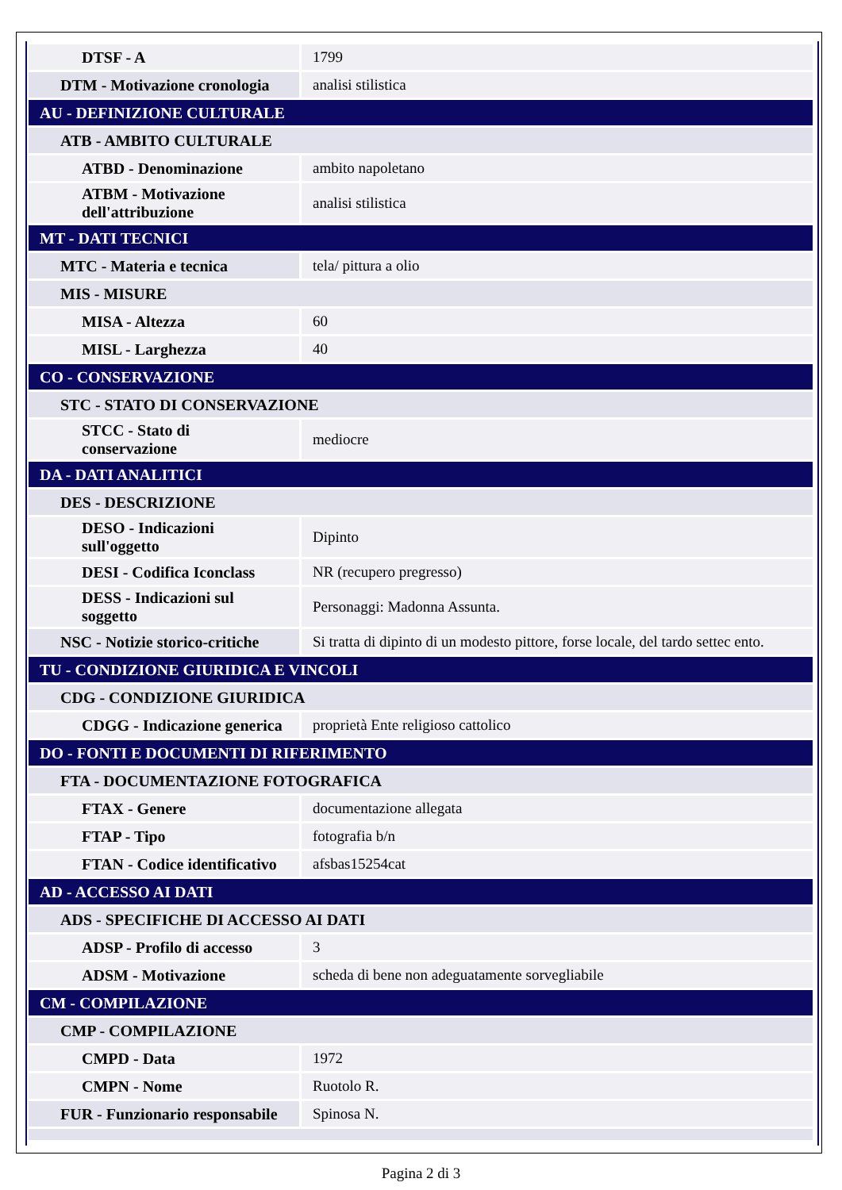| DTSF - A | 1799 |
| DTM - Motivazione cronologia | analisi stilistica |
| AU - DEFINIZIONE CULTURALE | |
| ATB - AMBITO CULTURALE | |
| ATBD - Denominazione | ambito napoletano |
| ATBM - Motivazione dell'attribuzione | analisi stilistica |
| MT - DATI TECNICI | |
| MTC - Materia e tecnica | tela/ pittura a olio |
| MIS - MISURE | |
| MISA - Altezza | 60 |
| MISL - Larghezza | 40 |
| CO - CONSERVAZIONE | |
| STC - STATO DI CONSERVAZIONE | |
| STCC - Stato di conservazione | mediocre |
| DA - DATI ANALITICI | |
| DES - DESCRIZIONE | |
| DESO - Indicazioni sull'oggetto | Dipinto |
| DESI - Codifica Iconclass | NR (recupero pregresso) |
| DESS - Indicazioni sul soggetto | Personaggi: Madonna Assunta. |
| NSC - Notizie storico-critiche | Si tratta di dipinto di un modesto pittore, forse locale, del tardo settec ento. |
| TU - CONDIZIONE GIURIDICA E VINCOLI | |
| CDG - CONDIZIONE GIURIDICA | |
| CDGG - Indicazione generica | proprietà Ente religioso cattolico |
| DO - FONTI E DOCUMENTI DI RIFERIMENTO | |
| FTA - DOCUMENTAZIONE FOTOGRAFICA | |
| FTAX - Genere | documentazione allegata |
| FTAP - Tipo | fotografia b/n |
| FTAN - Codice identificativo | afsbas15254cat |
| AD - ACCESSO AI DATI | |
| ADS - SPECIFICHE DI ACCESSO AI DATI | |
| ADSP - Profilo di accesso | 3 |
| ADSM - Motivazione | scheda di bene non adeguatamente sorvegliabile |
| CM - COMPILAZIONE | |
| CMP - COMPILAZIONE | |
| CMPD - Data | 1972 |
| CMPN - Nome | Ruotolo R. |
| FUR - Funzionario responsabile | Spinosa N. |
Pagina 2 di 3